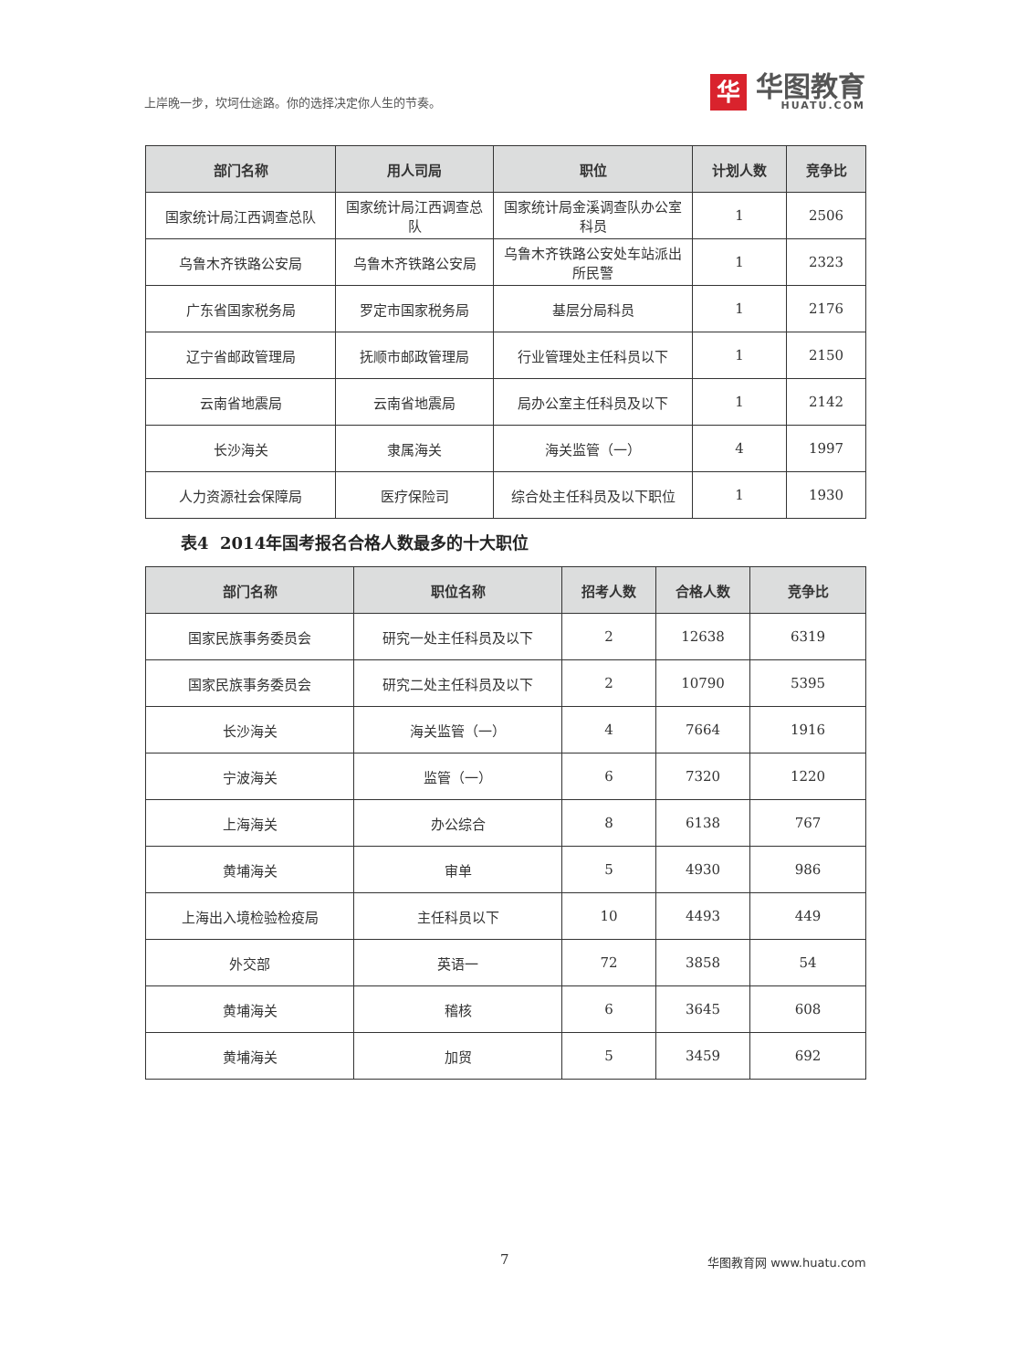上岸晚一步，坎坷仕途路。你的选择决定你人生的节奏。
华
华图教育
HUATU.COM
| 部门名称 | 用人司局 | 职位 | 计划人数 | 竞争比 |
| --- | --- | --- | --- | --- |
| 国家统计局江西调查总队 | 国家统计局江西调查总队 | 国家统计局金溪调查队办公室科员 | 1 | 2506 |
| 乌鲁木齐铁路公安局 | 乌鲁木齐铁路公安局 | 乌鲁木齐铁路公安处车站派出所民警 | 1 | 2323 |
| 广东省国家税务局 | 罗定市国家税务局 | 基层分局科员 | 1 | 2176 |
| 辽宁省邮政管理局 | 抚顺市邮政管理局 | 行业管理处主任科员以下 | 1 | 2150 |
| 云南省地震局 | 云南省地震局 | 局办公室主任科员及以下 | 1 | 2142 |
| 长沙海关 | 隶属海关 | 海关监管（一） | 4 | 1997 |
| 人力资源社会保障局 | 医疗保险司 | 综合处主任科员及以下职位 | 1 | 1930 |
表4 2014年国考报名合格人数最多的十大职位
| 部门名称 | 职位名称 | 招考人数 | 合格人数 | 竞争比 |
| --- | --- | --- | --- | --- |
| 国家民族事务委员会 | 研究一处主任科员及以下 | 2 | 12638 | 6319 |
| 国家民族事务委员会 | 研究二处主任科员及以下 | 2 | 10790 | 5395 |
| 长沙海关 | 海关监管（一） | 4 | 7664 | 1916 |
| 宁波海关 | 监管（一） | 6 | 7320 | 1220 |
| 上海海关 | 办公综合 | 8 | 6138 | 767 |
| 黄埔海关 | 审单 | 5 | 4930 | 986 |
| 上海出入境检验检疫局 | 主任科员以下 | 10 | 4493 | 449 |
| 外交部 | 英语一 | 72 | 3858 | 54 |
| 黄埔海关 | 稽核 | 6 | 3645 | 608 |
| 黄埔海关 | 加贸 | 5 | 3459 | 692 |
7 华图教育网 www.huatu.com